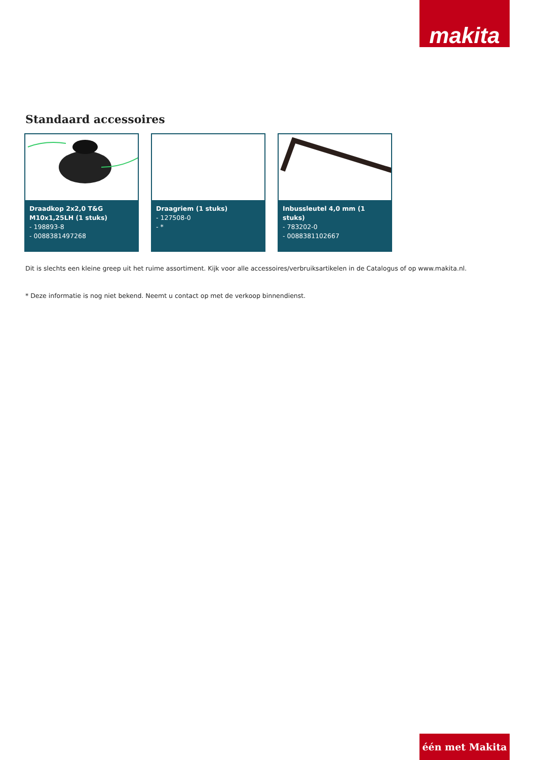makita
Standaard accessoires
Draadkop 2x2,0 T&G M10x1,25LH (1 stuks)
- 198893-8
- 0088381497268
Draagriem (1 stuks)
- 127508-0
- *
Inbussleutel 4,0 mm (1 stuks)
- 783202-0
- 0088381102667
Dit is slechts een kleine greep uit het ruime assortiment. Kijk voor alle accessoires/verbruiksartikelen in de Catalogus of op www.makita.nl.
* Deze informatie is nog niet bekend. Neemt u contact op met de verkoop binnendienst.
één met Makita